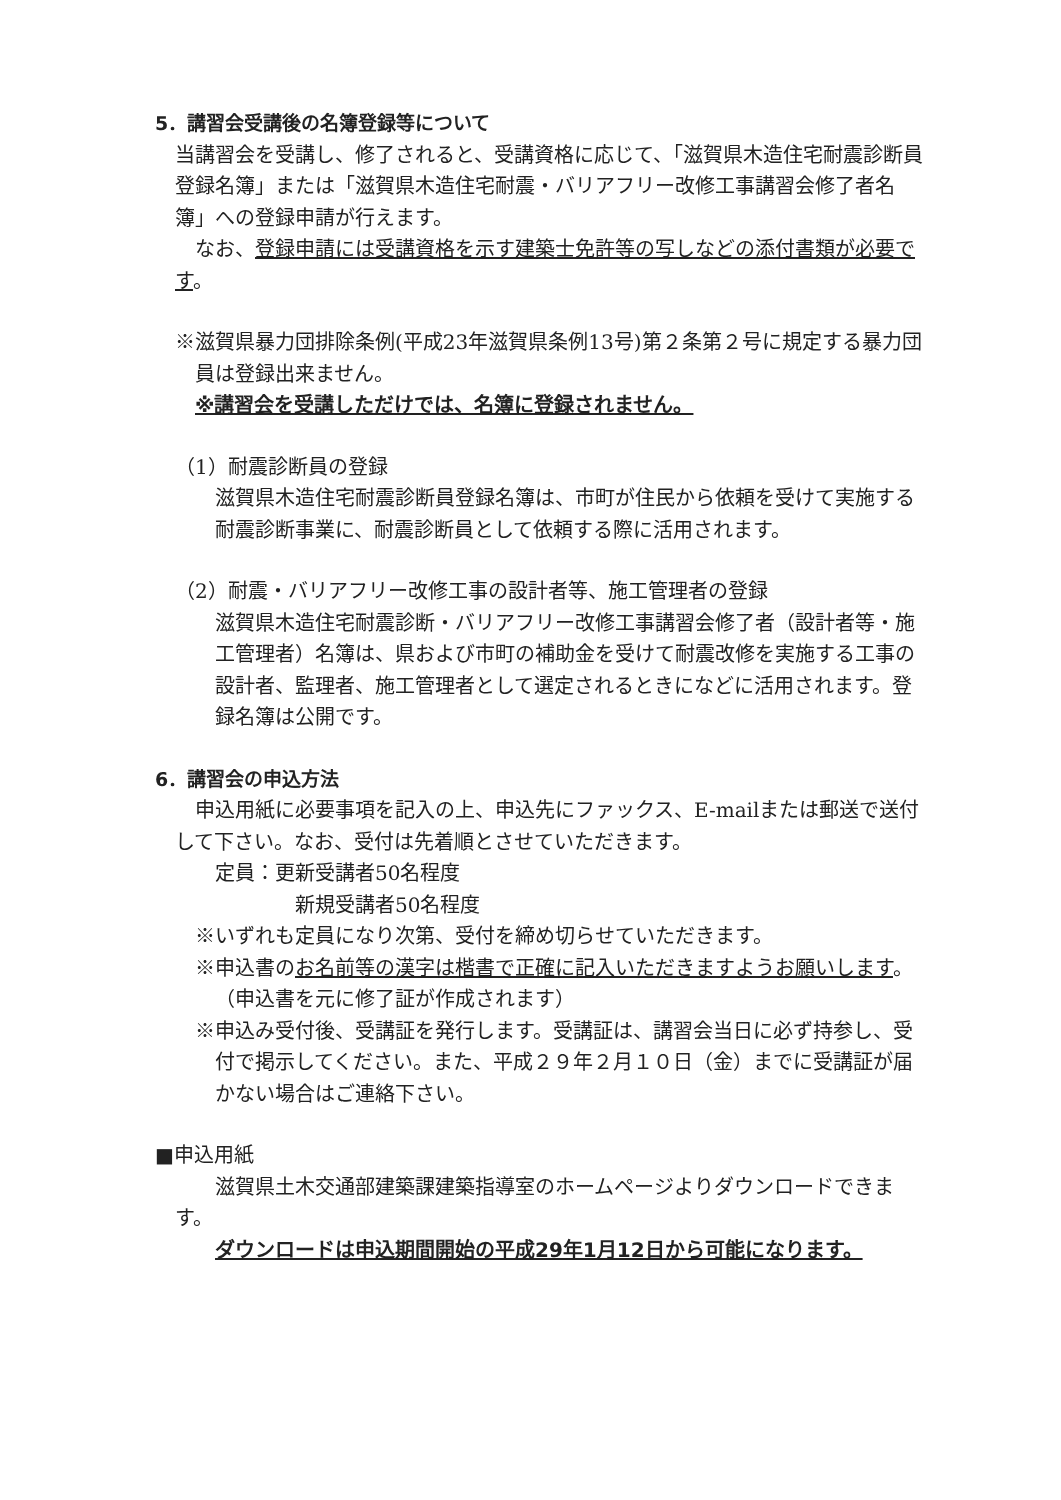5．講習会受講後の名簿登録等について
当講習会を受講し、修了されると、受講資格に応じて、「滋賀県木造住宅耐震診断員登録名簿」または「滋賀県木造住宅耐震・バリアフリー改修工事講習会修了者名簿」への登録申請が行えます。
なお、登録申請には受講資格を示す建築士免許等の写しなどの添付書類が必要です。
※滋賀県暴力団排除条例(平成23年滋賀県条例13号)第２条第２号に規定する暴力団員は登録出来ません。
※講習会を受講しただけでは、名簿に登録されません。
（1）耐震診断員の登録
滋賀県木造住宅耐震診断員登録名簿は、市町が住民から依頼を受けて実施する耐震診断事業に、耐震診断員として依頼する際に活用されます。
（2）耐震・バリアフリー改修工事の設計者等、施工管理者の登録
滋賀県木造住宅耐震診断・バリアフリー改修工事講習会修了者（設計者等・施工管理者）名簿は、県および市町の補助金を受けて耐震改修を実施する工事の設計者、監理者、施工管理者として選定されるときになどに活用されます。登録名簿は公開です。
6．講習会の申込方法
申込用紙に必要事項を記入の上、申込先にファックス、E-mailまたは郵送で送付して下さい。なお、受付は先着順とさせていただきます。
定員：更新受講者50名程度
新規受講者50名程度
※いずれも定員になり次第、受付を締め切らせていただきます。
※申込書のお名前等の漢字は楷書で正確に記入いただきますようお願いします。（申込書を元に修了証が作成されます）
※申込み受付後、受講証を発行します。受講証は、講習会当日に必ず持参し、受付で掲示してください。また、平成２９年２月１０日（金）までに受講証が届かない場合はご連絡下さい。
■申込用紙
滋賀県土木交通部建築課建築指導室のホームページよりダウンロードできます。
ダウンロードは申込期間開始の平成29年1月12日から可能になります。